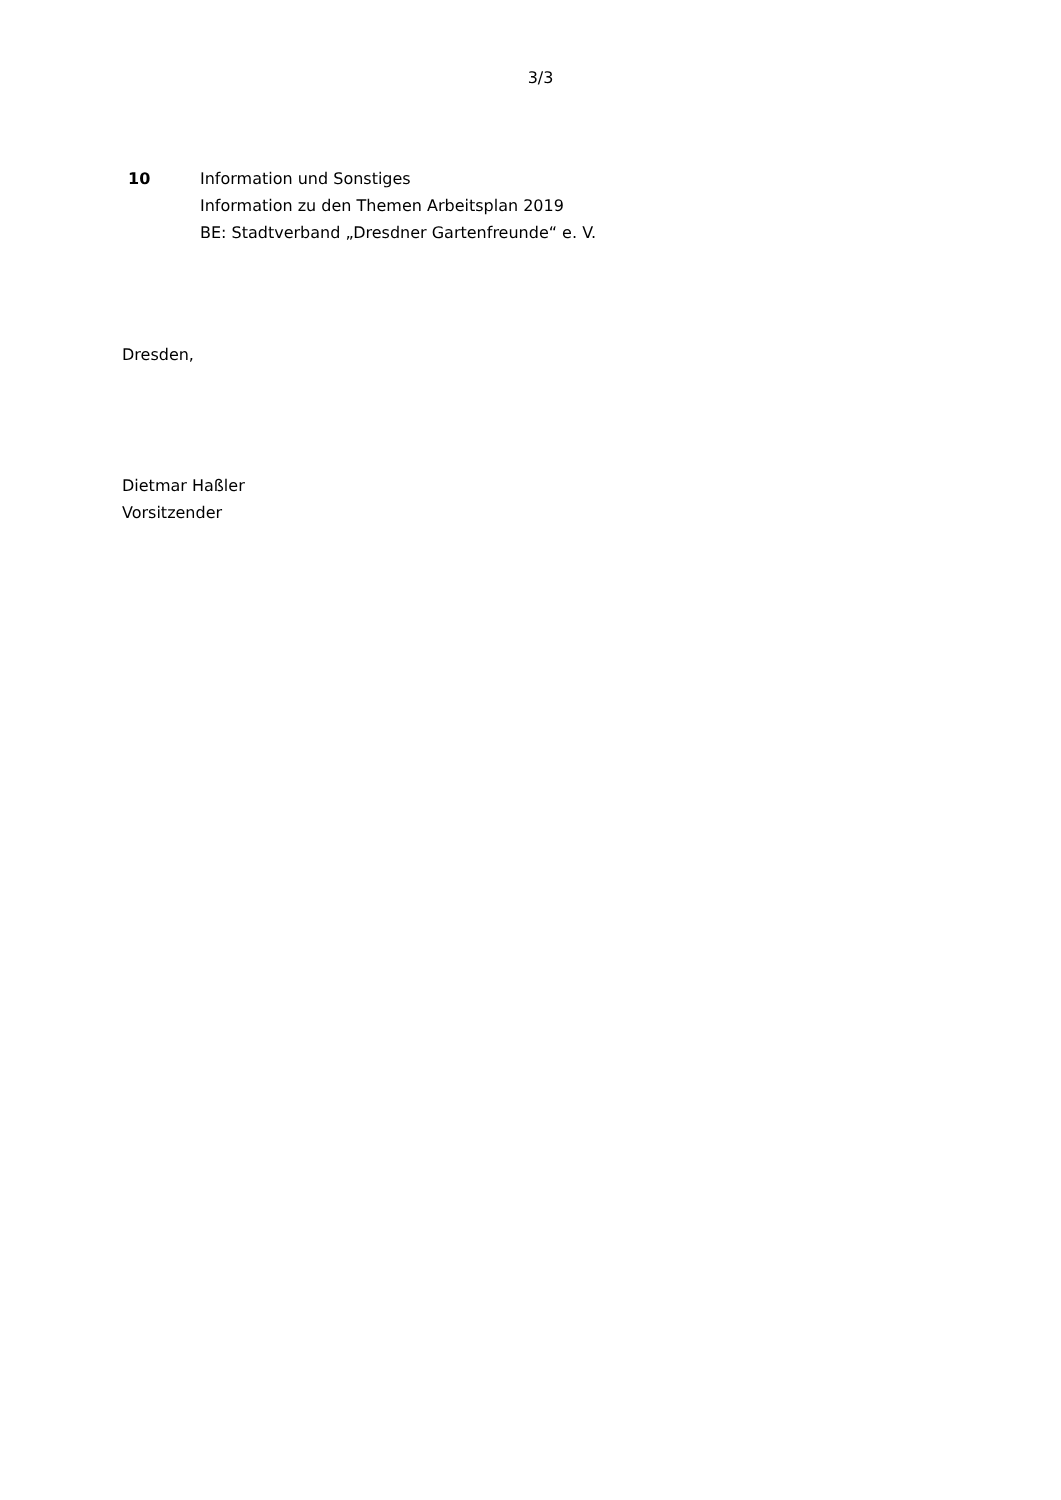3/3
10 Information und Sonstiges
Information zu den Themen Arbeitsplan 2019
BE: Stadtverband „Dresdner Gartenfreunde“ e. V.
Dresden,
Dietmar Haßler
Vorsitzender